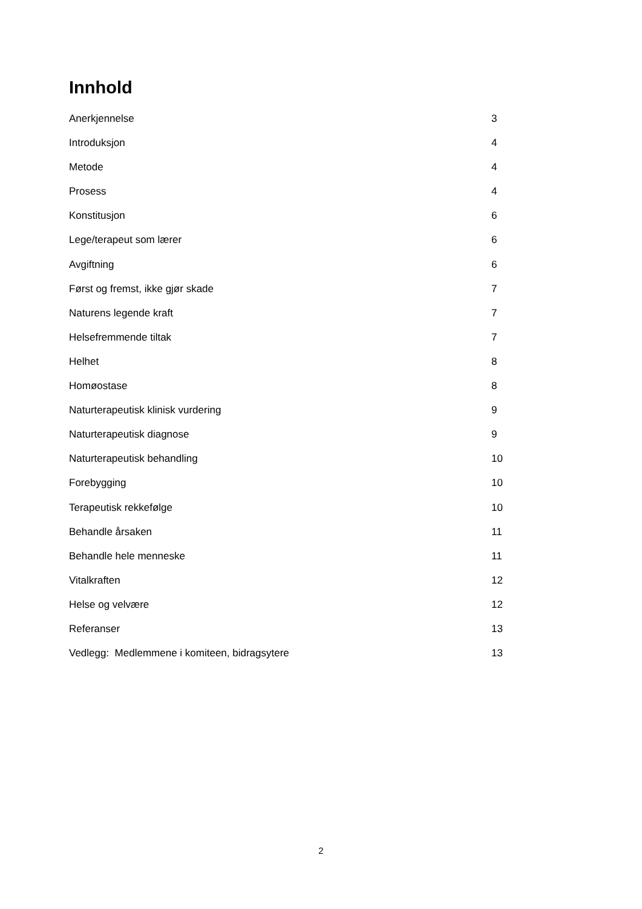Innhold
Anerkjennelse 3
Introduksjon 4
Metode 4
Prosess 4
Konstitusjon 6
Lege/terapeut som lærer 6
Avgiftning 6
Først og fremst, ikke gjør skade 7
Naturens legende kraft 7
Helsefremmende tiltak 7
Helhet 8
Homøostase 8
Naturterapeutisk klinisk vurdering 9
Naturterapeutisk diagnose 9
Naturterapeutisk behandling 10
Forebygging 10
Terapeutisk rekkefølge 10
Behandle årsaken 11
Behandle hele menneske 11
Vitalkraften 12
Helse og velvære 12
Referanser 13
Vedlegg: Medlemmene i komiteen, bidragsytere 13
2